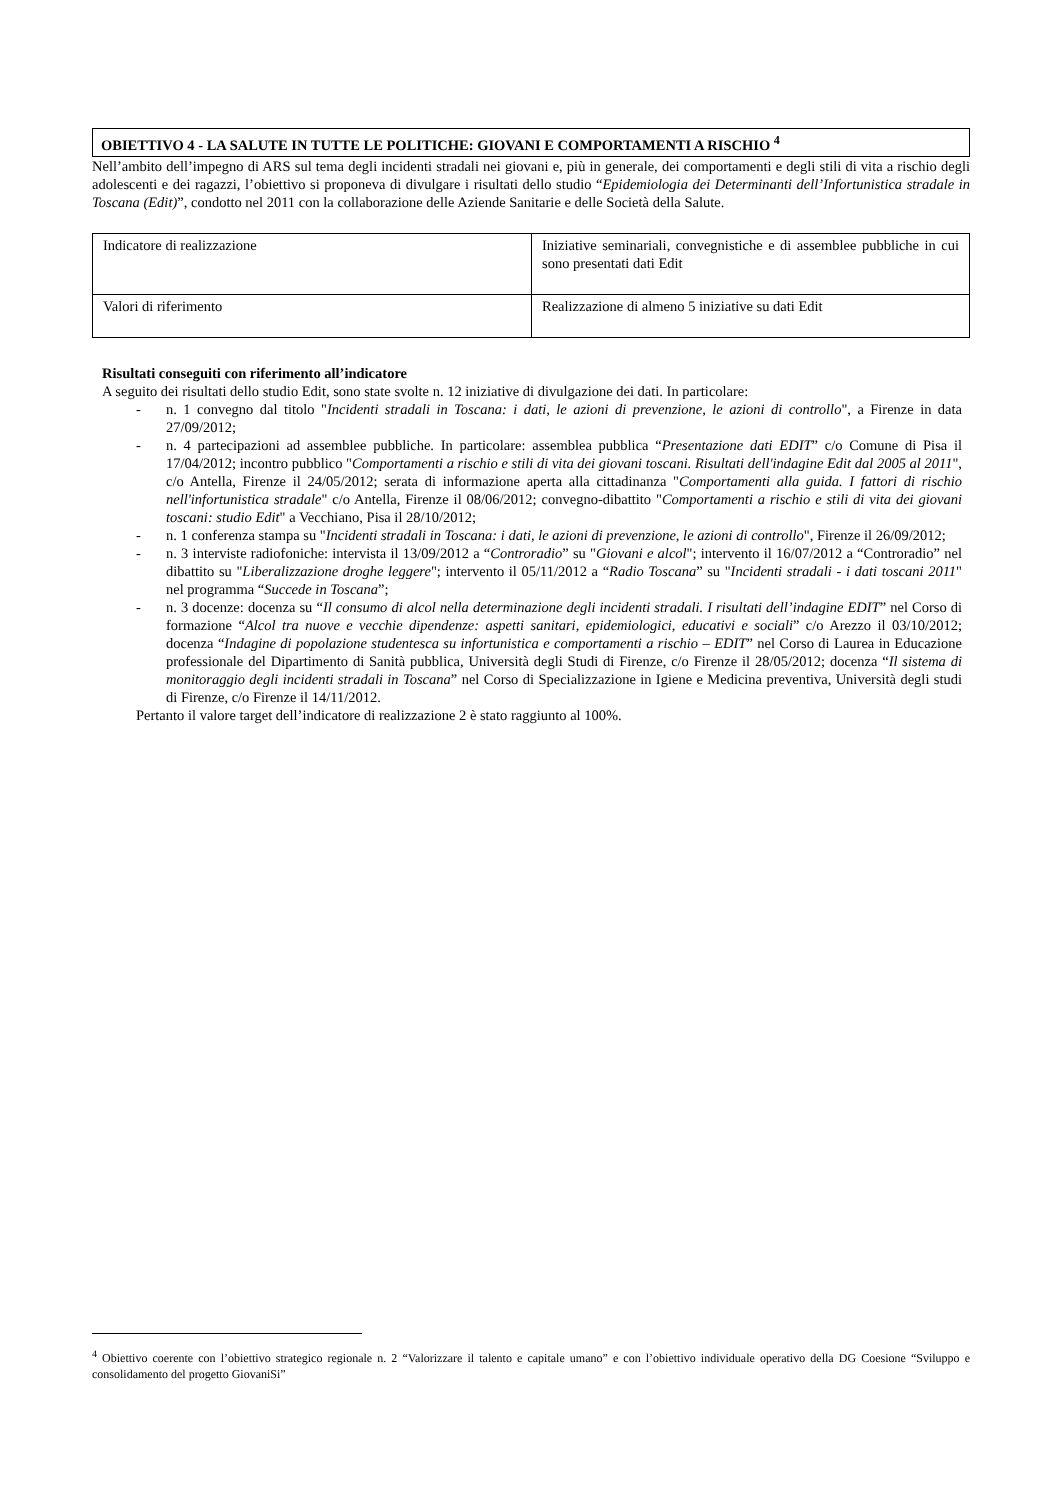OBIETTIVO 4 - LA SALUTE IN TUTTE LE POLITICHE: GIOVANI E COMPORTAMENTI A RISCHIO <sup>4</sup>
Nell’ambito dell’impegno di ARS sul tema degli incidenti stradali nei giovani e, più in generale, dei comportamenti e degli stili di vita a rischio degli adolescenti e dei ragazzi, l’obiettivo si proponeva di divulgare i risultati dello studio “Epidemiologia dei Determinanti dell’Infortunistica stradale in Toscana (Edit)”, condotto nel 2011 con la collaborazione delle Aziende Sanitarie e delle Società della Salute.
| Indicatore di realizzazione | Iniziative seminariali, convegnistiche e di assemblee pubbliche in cui sono presentati dati Edit |
| Valori di riferimento | Realizzazione di almeno 5 iniziative su dati Edit |
Risultati conseguiti con riferimento all’indicatore
A seguito dei risultati dello studio Edit, sono state svolte n. 12 iniziative di divulgazione dei dati. In particolare:
- n. 1 convegno dal titolo "Incidenti stradali in Toscana: i dati, le azioni di prevenzione, le azioni di controllo", a Firenze in data 27/09/2012;
- n. 4 partecipazioni ad assemblee pubbliche. In particolare: assemblea pubblica “Presentazione dati EDIT” c/o Comune di Pisa il 17/04/2012; incontro pubblico "Comportamenti a rischio e stili di vita dei giovani toscani. Risultati dell'indagine Edit dal 2005 al 2011", c/o Antella, Firenze il 24/05/2012; serata di informazione aperta alla cittadinanza "Comportamenti alla guida. I fattori di rischio nell'infortunistica stradale" c/o Antella, Firenze il 08/06/2012; convegno-dibattito "Comportamenti a rischio e stili di vita dei giovani toscani: studio Edit" a Vecchiano, Pisa il 28/10/2012;
- n. 1 conferenza stampa su "Incidenti stradali in Toscana: i dati, le azioni di prevenzione, le azioni di controllo", Firenze il 26/09/2012;
- n. 3 interviste radiofoniche: intervista il 13/09/2012 a “Controradio” su "Giovani e alcol"; intervento il 16/07/2012 a “Controradio” nel dibattito su "Liberalizzazione droghe leggere"; intervento il 05/11/2012 a “Radio Toscana” su "Incidenti stradali - i dati toscani 2011" nel programma “Succede in Toscana”;
- n. 3 docenze: docenza su “Il consumo di alcol nella determinazione degli incidenti stradali. I risultati dell’indagine EDIT” nel Corso di formazione “Alcol tra nuove e vecchie dipendenze: aspetti sanitari, epidemiologici, educativi e sociali” c/o Arezzo il 03/10/2012; docenza “Indagine di popolazione studentesca su infortunistica e comportamenti a rischio – EDIT” nel Corso di Laurea in Educazione professionale del Dipartimento di Sanità pubblica, Università degli Studi di Firenze, c/o Firenze il 28/05/2012; docenza “Il sistema di monitoraggio degli incidenti stradali in Toscana” nel Corso di Specializzazione in Igiene e Medicina preventiva, Università degli studi di Firenze, c/o Firenze il 14/11/2012.
Pertanto il valore target dell’indicatore di realizzazione 2 è stato raggiunto al 100%.
<sup>4</sup> Obiettivo coerente con l’obiettivo strategico regionale n. 2 “Valorizzare il talento e capitale umano” e con l’obiettivo individuale operativo della DG Coesione “Sviluppo e consolidamento del progetto GiovaniSi”